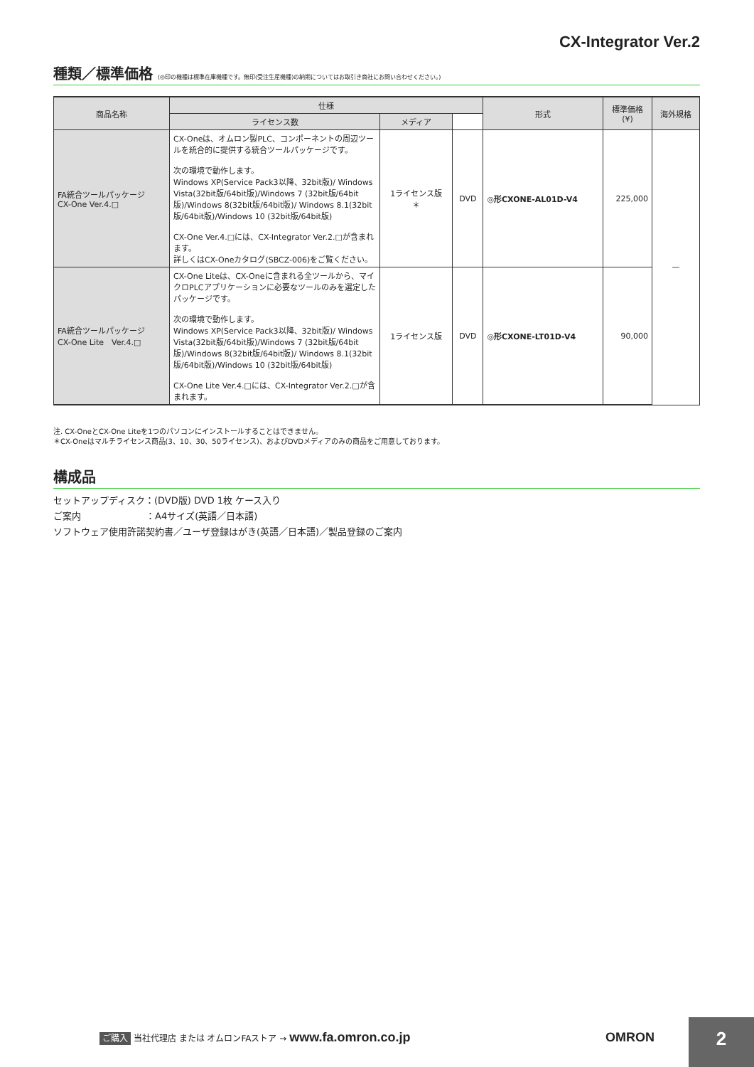CX-Integrator Ver.2
種類／標準価格 (◎印の機種は標準在庫機種です。無印(受注生産機種)の納期についてはお取引き商社にお問い合わせください。)
| 商品名称 | 仕様 | | | 形式 | 標準価格 (¥) | 海外規格 |
| --- | --- | --- | --- | --- | --- | --- |
| | ライセンス数 | メディア | | | | |
| FA統合ツールパッケージ CX-One Ver.4.□ | CX-Oneは、オムロン製PLC、コンポーネントの周辺ツールを統合的に提供する統合ツールパッケージです。 次の環境で動作します。 Windows XP(Service Pack3以降、32bit版)/ Windows Vista(32bit版/64bit版)/Windows 7 (32bit版/64bit版)/Windows 8(32bit版/64bit版)/ Windows 8.1(32bit版/64bit版)/Windows 10 (32bit版/64bit版) CX-One Ver.4.□には、CX-Integrator Ver.2.□が含まれます。 詳しくはCX-Oneカタログ(SBCZ-006)をご覧ください。 | 1ライセンス版 ＊ | DVD | ◎形CXONE-AL01D-V4 | 225,000 | — |
| FA統合ツールパッケージ CX-One Lite Ver.4.□ | CX-One Liteは、CX-Oneに含まれる全ツールから、マイクロPLCアプリケーションに必要なツールのみを選定したパッケージです。 次の環境で動作します。 Windows XP(Service Pack3以降、32bit版)/ Windows Vista(32bit版/64bit版)/Windows 7 (32bit版/64bit版)/Windows 8(32bit版/64bit版)/ Windows 8.1(32bit版/64bit版)/Windows 10 (32bit版/64bit版) CX-One Lite Ver.4.□には、CX-Integrator Ver.2.□が含まれます。 | 1ライセンス版 | DVD | ◎形CXONE-LT01D-V4 | 90,000 | |
注. CX-OneとCX-One Liteを1つのパソコンにインストールすることはできません。
＊CX-Oneはマルチライセンス商品(3、10、30、50ライセンス)、およびDVDメディアのみの商品をご用意しております。
構成品
セットアップディスク：(DVD版) DVD 1枚 ケース入り
ご案内　　　　　　　：A4サイズ(英語／日本語)
ソフトウェア使用許諾契約書／ユーザ登録はがき(英語／日本語)／製品登録のご案内
ご購入 当社代理店 または オムロンFAストア → www.fa.omron.co.jp
OMRON 2